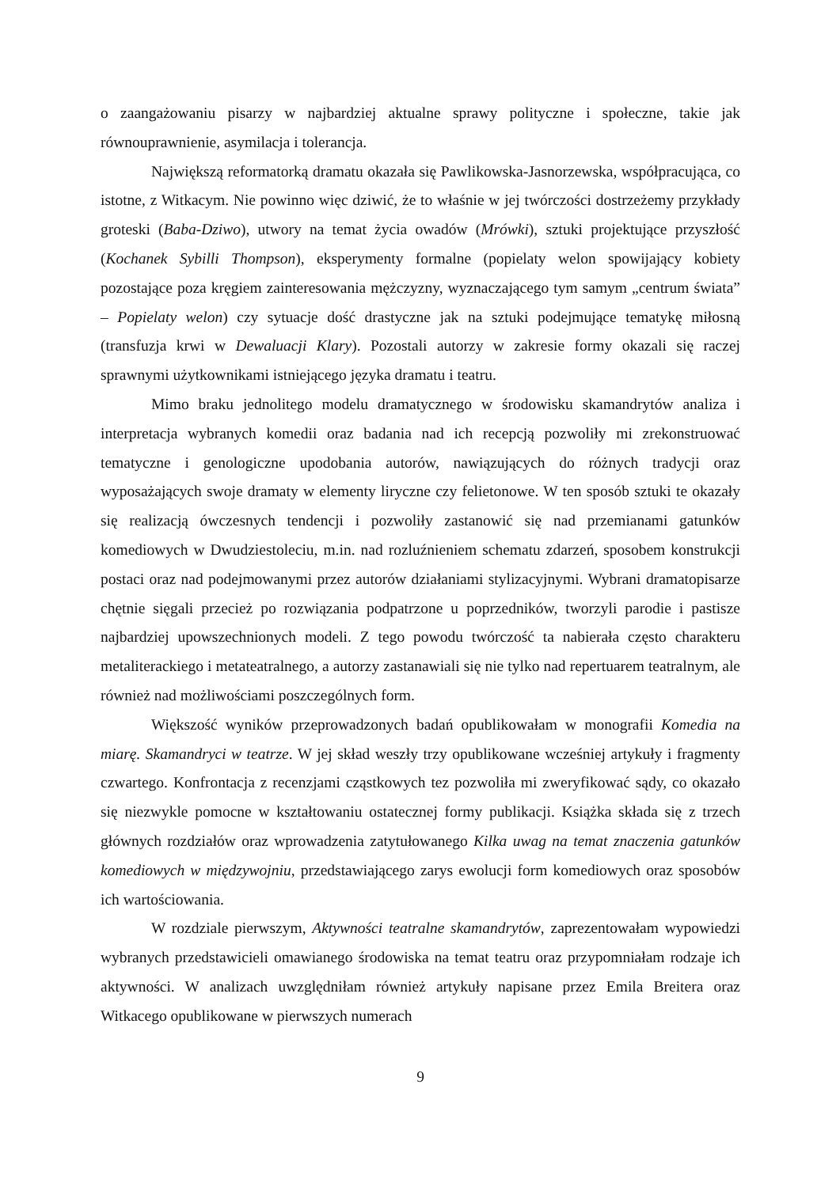o zaangażowaniu pisarzy w najbardziej aktualne sprawy polityczne i społeczne, takie jak równouprawnienie, asymilacja i tolerancja.
Największą reformatorką dramatu okazała się Pawlikowska-Jasnorzewska, współpracująca, co istotne, z Witkacym. Nie powinno więc dziwić, że to właśnie w jej twórczości dostrzeżemy przykłady groteski (Baba-Dziwo), utwory na temat życia owadów (Mrówki), sztuki projektujące przyszłość (Kochanek Sybilli Thompson), eksperymenty formalne (popielaty welon spowijający kobiety pozostające poza kręgiem zainteresowania mężczyzny, wyznaczającego tym samym „centrum świata” – Popielaty welon) czy sytuacje dość drastyczne jak na sztuki podejmujące tematykę miłosną (transfuzja krwi w Dewaluacji Klary). Pozostali autorzy w zakresie formy okazali się raczej sprawnymi użytkownikami istniejącego języka dramatu i teatru.
Mimo braku jednolitego modelu dramatycznego w środowisku skamandrytów analiza i interpretacja wybranych komedii oraz badania nad ich recepcją pozwoliły mi zrekonstruować tematyczne i genologiczne upodobania autorów, nawiązujących do różnych tradycji oraz wyposażających swoje dramaty w elementy liryczne czy felietonowe. W ten sposób sztuki te okazały się realizacją ówczesnych tendencji i pozwoliły zastanowić się nad przemianami gatunków komediowych w Dwudziestoleciu, m.in. nad rozluźnieniem schematu zdarzeń, sposobem konstrukcji postaci oraz nad podejmowanymi przez autorów działaniami stylizacyjnymi. Wybrani dramatopisarze chętnie sięgali przecież po rozwiązania podpatrzone u poprzedników, tworzyli parodie i pastisze najbardziej upowszechnionych modeli. Z tego powodu twórczość ta nabierała często charakteru metaliterackiego i metateatralnego, a autorzy zastanawiali się nie tylko nad repertuarem teatralnym, ale również nad możliwościami poszczególnych form.
Większość wyników przeprowadzonych badań opublikowałam w monografii Komedia na miarę. Skamandryci w teatrze. W jej skład weszły trzy opublikowane wcześniej artykuły i fragmenty czwartego. Konfrontacja z recenzjami cząstkowych tez pozwoliła mi zweryfikować sądy, co okazało się niezwykle pomocne w kształtowaniu ostatecznej formy publikacji. Książka składa się z trzech głównych rozdziałów oraz wprowadzenia zatytułowanego Kilka uwag na temat znaczenia gatunków komediowych w międzywojniu, przedstawiającego zarys ewolucji form komediowych oraz sposobów ich wartościowania.
W rozdziale pierwszym, Aktywności teatralne skamandrytów, zaprezentowałam wypowiedzi wybranych przedstawicieli omawianego środowiska na temat teatru oraz przypomniałam rodzaje ich aktywności. W analizach uwzględniłam również artykuły napisane przez Emila Breitera oraz Witkacego opublikowane w pierwszych numerach
9